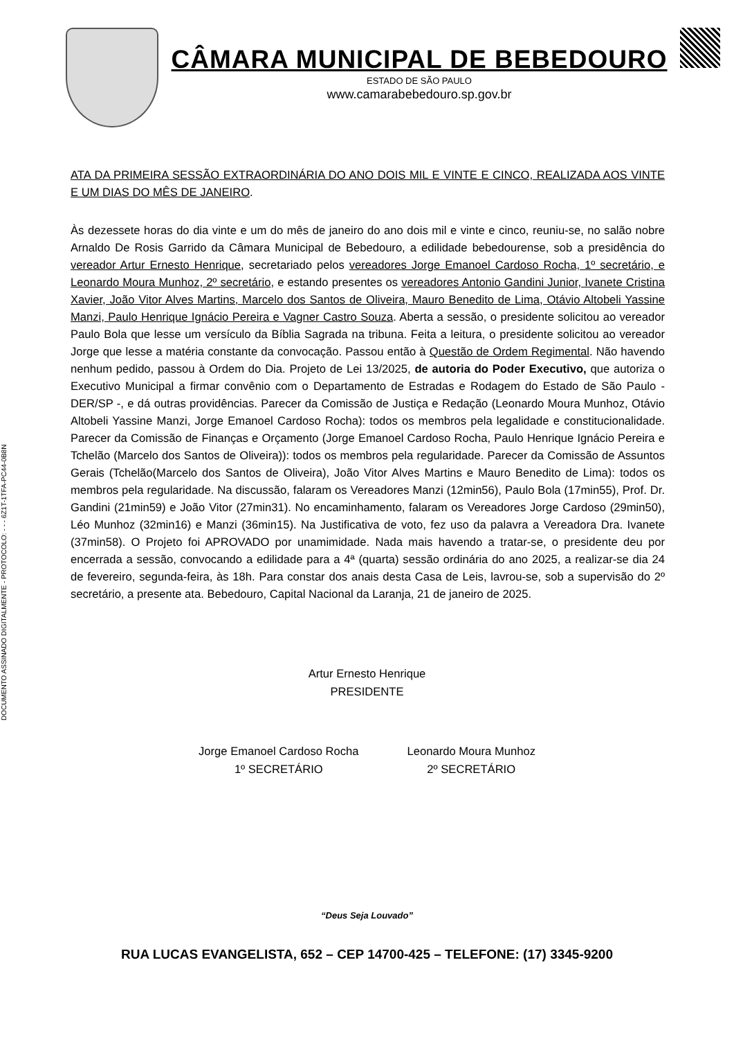DOCUMENTO ASSINADO DIGITALMENTE - PROTOCOLO: - - - 6Z1T-1TFA-PC44-0B8N
CÂMARA MUNICIPAL DE BEBEDOURO
ESTADO DE SÃO PAULO
www.camarabebedouro.sp.gov.br
ATA DA PRIMEIRA SESSÃO EXTRAORDINÁRIA DO ANO DOIS MIL E VINTE E CINCO, REALIZADA AOS VINTE E UM DIAS DO MÊS DE JANEIRO.
Às dezessete horas do dia vinte e um do mês de janeiro do ano dois mil e vinte e cinco, reuniu-se, no salão nobre Arnaldo De Rosis Garrido da Câmara Municipal de Bebedouro, a edilidade bebedourense, sob a presidência do vereador Artur Ernesto Henrique, secretariado pelos vereadores Jorge Emanoel Cardoso Rocha, 1º secretário, e Leonardo Moura Munhoz, 2º secretário, e estando presentes os vereadores Antonio Gandini Junior, Ivanete Cristina Xavier, João Vitor Alves Martins, Marcelo dos Santos de Oliveira, Mauro Benedito de Lima, Otávio Altobeli Yassine Manzi, Paulo Henrique Ignácio Pereira e Vagner Castro Souza. Aberta a sessão, o presidente solicitou ao vereador Paulo Bola que lesse um versículo da Bíblia Sagrada na tribuna. Feita a leitura, o presidente solicitou ao vereador Jorge que lesse a matéria constante da convocação. Passou então à Questão de Ordem Regimental. Não havendo nenhum pedido, passou à Ordem do Dia. Projeto de Lei 13/2025, de autoria do Poder Executivo, que autoriza o Executivo Municipal a firmar convênio com o Departamento de Estradas e Rodagem do Estado de São Paulo - DER/SP -, e dá outras providências. Parecer da Comissão de Justiça e Redação (Leonardo Moura Munhoz, Otávio Altobeli Yassine Manzi, Jorge Emanoel Cardoso Rocha): todos os membros pela legalidade e constitucionalidade. Parecer da Comissão de Finanças e Orçamento (Jorge Emanoel Cardoso Rocha, Paulo Henrique Ignácio Pereira e Tchelão (Marcelo dos Santos de Oliveira)): todos os membros pela regularidade. Parecer da Comissão de Assuntos Gerais (Tchelão(Marcelo dos Santos de Oliveira), João Vitor Alves Martins e Mauro Benedito de Lima): todos os membros pela regularidade. Na discussão, falaram os Vereadores Manzi (12min56), Paulo Bola (17min55), Prof. Dr. Gandini (21min59) e João Vitor (27min31). No encaminhamento, falaram os Vereadores Jorge Cardoso (29min50), Léo Munhoz (32min16) e Manzi (36min15). Na Justificativa de voto, fez uso da palavra a Vereadora Dra. Ivanete (37min58). O Projeto foi APROVADO por unamimidade. Nada mais havendo a tratar-se, o presidente deu por encerrada a sessão, convocando a edilidade para a 4ª (quarta) sessão ordinária do ano 2025, a realizar-se dia 24 de fevereiro, segunda-feira, às 18h. Para constar dos anais desta Casa de Leis, lavrou-se, sob a supervisão do 2º secretário, a presente ata. Bebedouro, Capital Nacional da Laranja, 21 de janeiro de 2025.
Artur Ernesto Henrique
PRESIDENTE
Jorge Emanoel Cardoso Rocha
1º SECRETÁRIO
Leonardo Moura Munhoz
2º SECRETÁRIO
“Deus Seja Louvado”
RUA LUCAS EVANGELISTA, 652 – CEP 14700-425 – TELEFONE: (17) 3345-9200